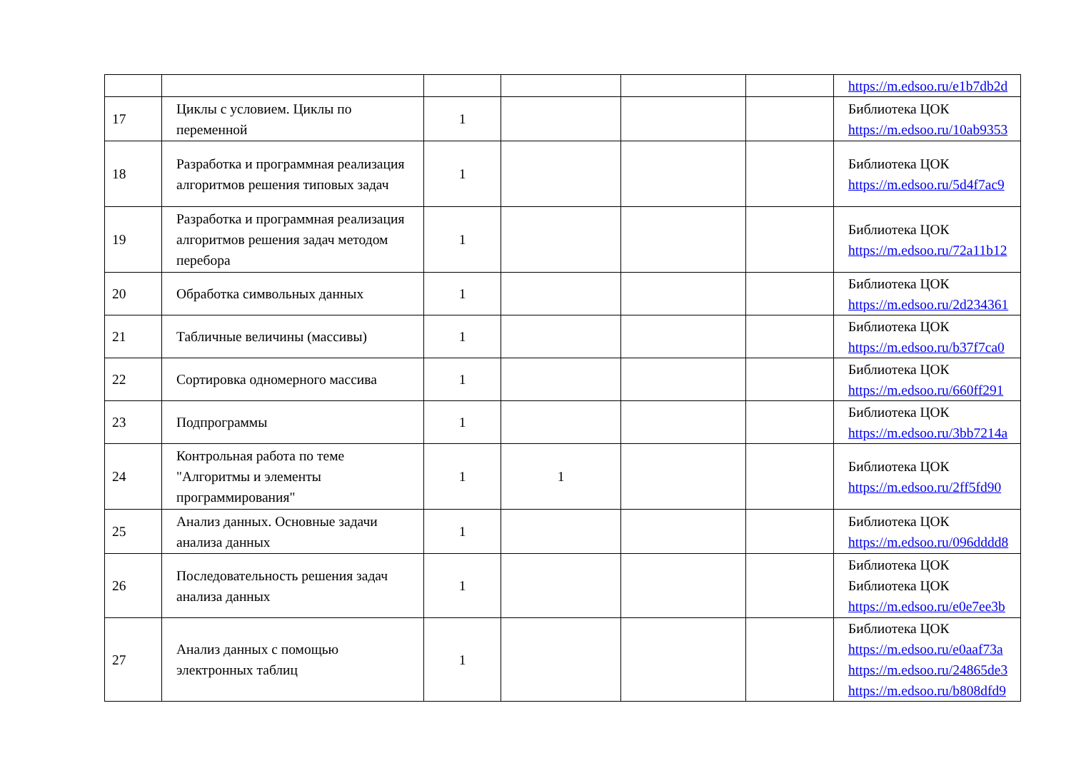| | | | | | | https://m.edsoo.ru/e1b7db2d |
| 17 | Циклы с условием. Циклы по переменной | 1 | | | | Библиотека ЦОК https://m.edsoo.ru/10ab9353 |
| 18 | Разработка и программная реализация алгоритмов решения типовых задач | 1 | | | | Библиотека ЦОК https://m.edsoo.ru/5d4f7ac9 |
| 19 | Разработка и программная реализация алгоритмов решения задач методом перебора | 1 | | | | Библиотека ЦОК https://m.edsoo.ru/72a11b12 |
| 20 | Обработка символьных данных | 1 | | | | Библиотека ЦОК https://m.edsoo.ru/2d234361 |
| 21 | Табличные величины (массивы) | 1 | | | | Библиотека ЦОК https://m.edsoo.ru/b37f7ca0 |
| 22 | Сортировка одномерного массива | 1 | | | | Библиотека ЦОК https://m.edsoo.ru/660ff291 |
| 23 | Подпрограммы | 1 | | | | Библиотека ЦОК https://m.edsoo.ru/3bb7214a |
| 24 | Контрольная работа по теме "Алгоритмы и элементы программирования" | 1 | 1 | | | Библиотека ЦОК https://m.edsoo.ru/2ff5fd90 |
| 25 | Анализ данных. Основные задачи анализа данных | 1 | | | | Библиотека ЦОК https://m.edsoo.ru/096dddd8 |
| 26 | Последовательность решения задач анализа данных | 1 | | | | Библиотека ЦОК Библиотека ЦОК https://m.edsoo.ru/e0e7ee3b |
| 27 | Анализ данных с помощью электронных таблиц | 1 | | | | Библиотека ЦОК https://m.edsoo.ru/e0aaf73a https://m.edsoo.ru/24865de3 https://m.edsoo.ru/b808dfd9 |